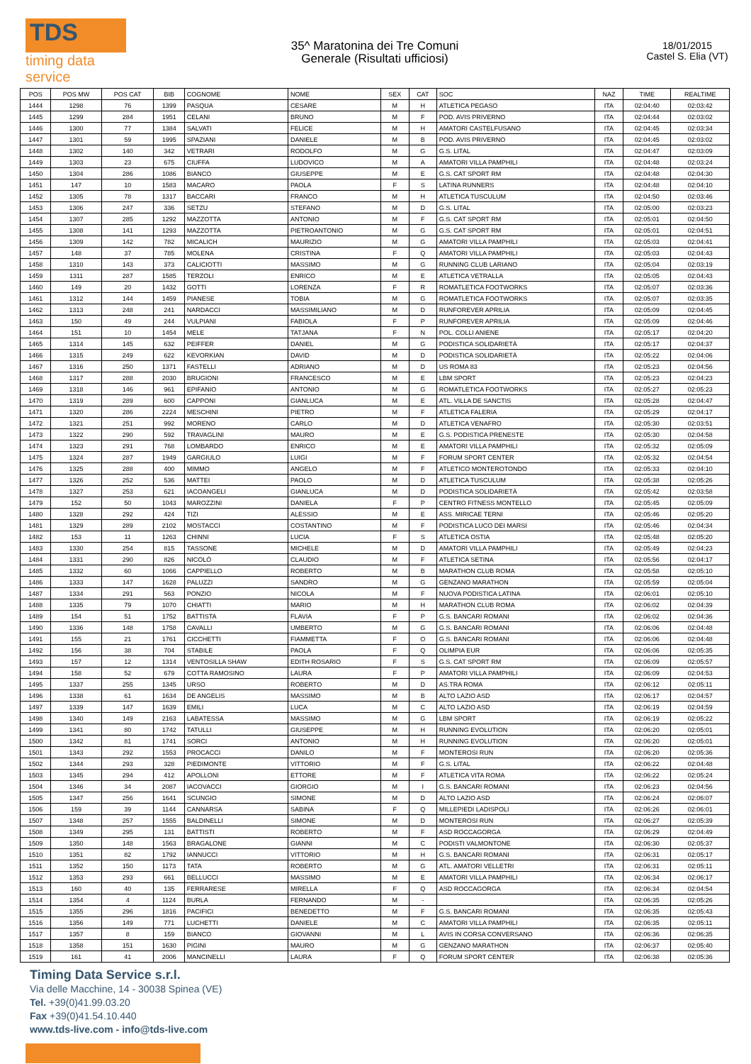TDS
timing data service
35^ Maratonina dei Tre Comuni
Generale (Risultati ufficiosi)
18/01/2015
Castel S. Elia (VT)
| POS | POS MW | POS CAT | BIB | COGNOME | NOME | SEX | CAT | SOC | NAZ | TIME | REALTIME |
| --- | --- | --- | --- | --- | --- | --- | --- | --- | --- | --- | --- |
| 1444 | 1298 | 76 | 1399 | PASQUA | CESARE | M | H | ATLETICA PEGASO | ITA | 02:04:40 | 02:03:42 |
| 1445 | 1299 | 284 | 1951 | CELANI | BRUNO | M | F | POD. AVIS PRIVERNO | ITA | 02:04:44 | 02:03:02 |
| 1446 | 1300 | 77 | 1384 | SALVATI | FELICE | M | H | AMATORI CASTELFUSANO | ITA | 02:04:45 | 02:03:34 |
| 1447 | 1301 | 59 | 1995 | SPAZIANI | DANIELE | M | B | POD. AVIS PRIVERNO | ITA | 02:04:45 | 02:03:02 |
| 1448 | 1302 | 140 | 342 | VETRARI | RODOLFO | M | G | G.S. LITAL | ITA | 02:04:47 | 02:03:09 |
| 1449 | 1303 | 23 | 675 | CIUFFA | LUDOVICO | M | A | AMATORI VILLA PAMPHILI | ITA | 02:04:48 | 02:03:24 |
| 1450 | 1304 | 286 | 1086 | BIANCO | GIUSEPPE | M | E | G.S. CAT SPORT RM | ITA | 02:04:48 | 02:04:30 |
| 1451 | 147 | 10 | 1583 | MACARO | PAOLA | F | S | LATINA RUNNERS | ITA | 02:04:48 | 02:04:10 |
| 1452 | 1305 | 78 | 1317 | BACCARI | FRANCO | M | H | ATLETICA TUSCULUM | ITA | 02:04:50 | 02:03:46 |
| 1453 | 1306 | 247 | 336 | SETZU | STEFANO | M | D | G.S. LITAL | ITA | 02:05:00 | 02:03:23 |
| 1454 | 1307 | 285 | 1292 | MAZZOTTA | ANTONIO | M | F | G.S. CAT SPORT RM | ITA | 02:05:01 | 02:04:50 |
| 1455 | 1308 | 141 | 1293 | MAZZOTTA | PIETROANTONIO | M | G | G.S. CAT SPORT RM | ITA | 02:05:01 | 02:04:51 |
| 1456 | 1309 | 142 | 782 | MICALICH | MAURIZIO | M | G | AMATORI VILLA PAMPHILI | ITA | 02:05:03 | 02:04:41 |
| 1457 | 148 | 37 | 785 | MOLENA | CRISTINA | F | Q | AMATORI VILLA PAMPHILI | ITA | 02:05:03 | 02:04:43 |
| 1458 | 1310 | 143 | 373 | CALICIOTTI | MASSIMO | M | G | RUNNING CLUB LARIANO | ITA | 02:05:04 | 02:03:19 |
| 1459 | 1311 | 287 | 1585 | TERZOLI | ENRICO | M | E | ATLETICA VETRALLA | ITA | 02:05:05 | 02:04:43 |
| 1460 | 149 | 20 | 1432 | GOTTI | LORENZA | F | R | ROMATLETICA FOOTWORKS | ITA | 02:05:07 | 02:03:36 |
| 1461 | 1312 | 144 | 1459 | PIANESE | TOBIA | M | G | ROMATLETICA FOOTWORKS | ITA | 02:05:07 | 02:03:35 |
| 1462 | 1313 | 248 | 241 | NARDACCI | MASSIMILIANO | M | D | RUNFOREVER APRILIA | ITA | 02:05:09 | 02:04:45 |
| 1463 | 150 | 49 | 244 | VULPIANI | FABIOLA | F | P | RUNFOREVER APRILIA | ITA | 02:05:09 | 02:04:46 |
| 1464 | 151 | 10 | 1454 | MELE | TATJANA | F | N | POL. COLLI ANIENE | ITA | 02:05:17 | 02:04:20 |
| 1465 | 1314 | 145 | 632 | PEIFFER | DANIEL | M | G | PODISTICA SOLIDARIETÀ | ITA | 02:05:17 | 02:04:37 |
| 1466 | 1315 | 249 | 622 | KEVORKIAN | DAVID | M | D | PODISTICA SOLIDARIETÀ | ITA | 02:05:22 | 02:04:06 |
| 1467 | 1316 | 250 | 1371 | FASTELLI | ADRIANO | M | D | US ROMA 83 | ITA | 02:05:23 | 02:04:56 |
| 1468 | 1317 | 288 | 2030 | BRUGIONI | FRANCESCO | M | E | LBM SPORT | ITA | 02:05:23 | 02:04:23 |
| 1469 | 1318 | 146 | 961 | EPIFANIO | ANTONIO | M | G | ROMATLETICA FOOTWORKS | ITA | 02:05:27 | 02:05:23 |
| 1470 | 1319 | 289 | 600 | CAPPONI | GIANLUCA | M | E | ATL. VILLA DE SANCTIS | ITA | 02:05:28 | 02:04:47 |
| 1471 | 1320 | 286 | 2224 | MESCHINI | PIETRO | M | F | ATLETICA FALERIA | ITA | 02:05:29 | 02:04:17 |
| 1472 | 1321 | 251 | 992 | MORENO | CARLO | M | D | ATLETICA VENAFRO | ITA | 02:05:30 | 02:03:51 |
| 1473 | 1322 | 290 | 592 | TRAVAGLINI | MAURO | M | E | G.S. PODISTICA PRENESTE | ITA | 02:05:30 | 02:04:58 |
| 1474 | 1323 | 291 | 768 | LOMBARDO | ENRICO | M | E | AMATORI VILLA PAMPHILI | ITA | 02:05:32 | 02:05:09 |
| 1475 | 1324 | 287 | 1949 | GARGIULO | LUIGI | M | F | FORUM SPORT CENTER | ITA | 02:05:32 | 02:04:54 |
| 1476 | 1325 | 288 | 400 | MIMMO | ANGELO | M | F | ATLETICO MONTEROTONDO | ITA | 02:05:33 | 02:04:10 |
| 1477 | 1326 | 252 | 536 | MATTEI | PAOLO | M | D | ATLETICA TUSCULUM | ITA | 02:05:38 | 02:05:26 |
| 1478 | 1327 | 253 | 621 | IACOANGELI | GIANLUCA | M | D | PODISTICA SOLIDARIETÀ | ITA | 02:05:42 | 02:03:58 |
| 1479 | 152 | 50 | 1043 | MAROZZINI | DANIELA | F | P | CENTRO FITNESS MONTELLO | ITA | 02:05:45 | 02:05:09 |
| 1480 | 1328 | 292 | 424 | TIZI | ALESSIO | M | E | ASS. MIRICAE TERNI | ITA | 02:05:46 | 02:05:20 |
| 1481 | 1329 | 289 | 2102 | MOSTACCI | COSTANTINO | M | F | PODISTICA LUCO DEI MARSI | ITA | 02:05:46 | 02:04:34 |
| 1482 | 153 | 11 | 1263 | CHINNI | LUCIA | F | S | ATLETICA OSTIA | ITA | 02:05:48 | 02:05:20 |
| 1483 | 1330 | 254 | 815 | TASSONE | MICHELE | M | D | AMATORI VILLA PAMPHILI | ITA | 02:05:49 | 02:04:23 |
| 1484 | 1331 | 290 | 826 | NICOLÒ | CLAUDIO | M | F | ATLETICA SETINA | ITA | 02:05:56 | 02:04:17 |
| 1485 | 1332 | 60 | 1066 | CAPPIELLO | ROBERTO | M | B | MARATHON CLUB ROMA | ITA | 02:05:58 | 02:05:10 |
| 1486 | 1333 | 147 | 1628 | PALUZZI | SANDRO | M | G | GENZANO MARATHON | ITA | 02:05:59 | 02:05:04 |
| 1487 | 1334 | 291 | 563 | PONZIO | NICOLA | M | F | NUOVA PODISTICA LATINA | ITA | 02:06:01 | 02:05:10 |
| 1488 | 1335 | 79 | 1070 | CHIATTI | MARIO | M | H | MARATHON CLUB ROMA | ITA | 02:06:02 | 02:04:39 |
| 1489 | 154 | 51 | 1752 | BATTISTA | FLAVIA | F | P | G.S. BANCARI ROMANI | ITA | 02:06:02 | 02:04:36 |
| 1490 | 1336 | 148 | 1758 | CAVALLI | UMBERTO | M | G | G.S. BANCARI ROMANI | ITA | 02:06:06 | 02:04:48 |
| 1491 | 155 | 21 | 1761 | CICCHETTI | FIAMMETTA | F | O | G.S. BANCARI ROMANI | ITA | 02:06:06 | 02:04:48 |
| 1492 | 156 | 38 | 704 | STABILE | PAOLA | F | Q | OLIMPIA EUR | ITA | 02:06:06 | 02:05:35 |
| 1493 | 157 | 12 | 1314 | VENTOSILLA SHAW | EDITH ROSARIO | F | S | G.S. CAT SPORT RM | ITA | 02:06:09 | 02:05:57 |
| 1494 | 158 | 52 | 679 | COTTA RAMOSINO | LAURA | F | P | AMATORI VILLA PAMPHILI | ITA | 02:06:09 | 02:04:53 |
| 1495 | 1337 | 255 | 1345 | URSO | ROBERTO | M | D | AS.TRA ROMA | ITA | 02:06:12 | 02:05:11 |
| 1496 | 1338 | 61 | 1634 | DE ANGELIS | MASSIMO | M | B | ALTO LAZIO ASD | ITA | 02:06:17 | 02:04:57 |
| 1497 | 1339 | 147 | 1639 | EMILI | LUCA | M | C | ALTO LAZIO ASD | ITA | 02:06:19 | 02:04:59 |
| 1498 | 1340 | 149 | 2163 | LABATESSA | MASSIMO | M | G | LBM SPORT | ITA | 02:06:19 | 02:05:22 |
| 1499 | 1341 | 80 | 1742 | TATULLI | GIUSEPPE | M | H | RUNNING EVOLUTION | ITA | 02:06:20 | 02:05:01 |
| 1500 | 1342 | 81 | 1741 | SORCI | ANTONIO | M | H | RUNNING EVOLUTION | ITA | 02:06:20 | 02:05:01 |
| 1501 | 1343 | 292 | 1553 | PROCACCI | DANILO | M | F | MONTEROSI RUN | ITA | 02:06:20 | 02:05:36 |
| 1502 | 1344 | 293 | 328 | PIEDIMONTE | VITTORIO | M | F | G.S. LITAL | ITA | 02:06:22 | 02:04:48 |
| 1503 | 1345 | 294 | 412 | APOLLONI | ETTORE | M | F | ATLETICA VITA ROMA | ITA | 02:06:22 | 02:05:24 |
| 1504 | 1346 | 34 | 2087 | IACOVACCI | GIORGIO | M | I | G.S. BANCARI ROMANI | ITA | 02:06:23 | 02:04:56 |
| 1505 | 1347 | 256 | 1641 | SCUNGIO | SIMONE | M | D | ALTO LAZIO ASD | ITA | 02:06:24 | 02:06:07 |
| 1506 | 159 | 39 | 1144 | CANNARSA | SABINA | F | Q | MILLEPIEDI LADISPOLI | ITA | 02:06:26 | 02:06:01 |
| 1507 | 1348 | 257 | 1555 | BALDINELLI | SIMONE | M | D | MONTEROSI RUN | ITA | 02:06:27 | 02:05:39 |
| 1508 | 1349 | 295 | 131 | BATTISTI | ROBERTO | M | F | ASD ROCCAGORGA | ITA | 02:06:29 | 02:04:49 |
| 1509 | 1350 | 148 | 1563 | BRAGALONE | GIANNI | M | C | PODISTI VALMONTONE | ITA | 02:06:30 | 02:05:37 |
| 1510 | 1351 | 82 | 1792 | IANNUCCI | VITTORIO | M | H | G.S. BANCARI ROMANI | ITA | 02:06:31 | 02:05:17 |
| 1511 | 1352 | 150 | 1173 | TATA | ROBERTO | M | G | ATL. AMATORI VELLETRI | ITA | 02:06:31 | 02:05:11 |
| 1512 | 1353 | 293 | 661 | BELLUCCI | MASSIMO | M | E | AMATORI VILLA PAMPHILI | ITA | 02:06:34 | 02:06:17 |
| 1513 | 160 | 40 | 135 | FERRARESE | MIRELLA | F | Q | ASD ROCCAGORGA | ITA | 02:06:34 | 02:04:54 |
| 1514 | 1354 | 4 | 1124 | BURLA | FERNANDO | M | - | | ITA | 02:06:35 | 02:05:26 |
| 1515 | 1355 | 296 | 1816 | PACIFICI | BENEDETTO | M | F | G.S. BANCARI ROMANI | ITA | 02:06:35 | 02:05:43 |
| 1516 | 1356 | 149 | 771 | LUCHETTI | DANIELE | M | C | AMATORI VILLA PAMPHILI | ITA | 02:06:35 | 02:05:11 |
| 1517 | 1357 | 8 | 159 | BIANCO | GIOVANNI | M | L | AVIS IN CORSA CONVERSANO | ITA | 02:06:36 | 02:06:35 |
| 1518 | 1358 | 151 | 1630 | PIGINI | MAURO | M | G | GENZANO MARATHON | ITA | 02:06:37 | 02:05:40 |
| 1519 | 161 | 41 | 2006 | MANCINELLI | LAURA | F | Q | FORUM SPORT CENTER | ITA | 02:06:38 | 02:05:36 |
Timing Data Service s.r.l.
Via delle Macchine, 14 - 30038 Spinea (VE)
Tel. +39(0)41.99.03.20
Fax +39(0)41.54.10.440
www.tds-live.com - info@tds-live.com